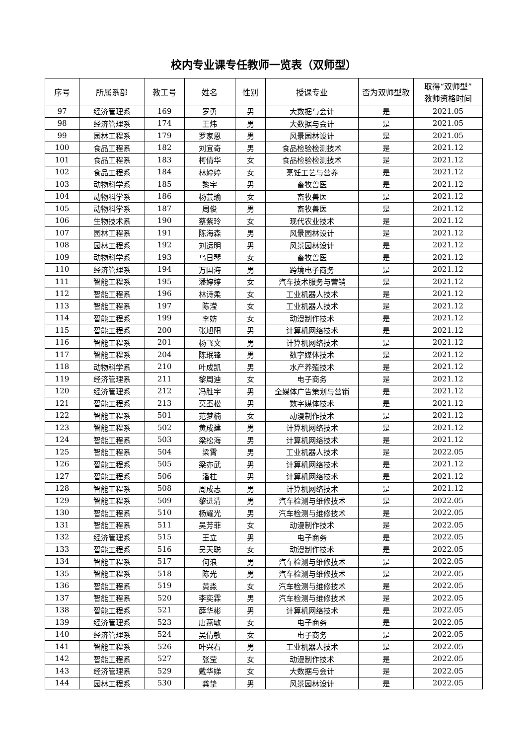校内专业课专任教师一览表（双师型）
| 序号 | 所属系部 | 教工号 | 姓名 | 性别 | 授课专业 | 否为双师型教 | 取得“双师型” 教师资格时间 |
| --- | --- | --- | --- | --- | --- | --- | --- |
| 97 | 经济管理系 | 169 | 罗勇 | 男 | 大数据与会计 | 是 | 2021.05 |
| 98 | 经济管理系 | 174 | 王炜 | 男 | 大数据与会计 | 是 | 2021.05 |
| 99 | 园林工程系 | 179 | 罗家恩 | 男 | 风景园林设计 | 是 | 2021.05 |
| 100 | 食品工程系 | 182 | 刘宜奇 | 男 | 食品检验检测技术 | 是 | 2021.12 |
| 101 | 食品工程系 | 183 | 柯倩华 | 女 | 食品检验检测技术 | 是 | 2021.12 |
| 102 | 食品工程系 | 184 | 林婷婷 | 女 | 烹饪工艺与营养 | 是 | 2021.12 |
| 103 | 动物科学系 | 185 | 黎宇 | 男 | 畜牧兽医 | 是 | 2021.12 |
| 104 | 动物科学系 | 186 | 杨芸瑜 | 女 | 畜牧兽医 | 是 | 2021.12 |
| 105 | 动物科学系 | 187 | 周俊 | 男 | 畜牧兽医 | 是 | 2021.12 |
| 106 | 生物技术系 | 190 | 蔡紫玲 | 女 | 现代农业技术 | 是 | 2021.12 |
| 107 | 园林工程系 | 191 | 陈海森 | 男 | 风景园林设计 | 是 | 2021.12 |
| 108 | 园林工程系 | 192 | 刘运明 | 男 | 风景园林设计 | 是 | 2021.12 |
| 109 | 动物科学系 | 193 | 乌日琴 | 女 | 畜牧兽医 | 是 | 2021.12 |
| 110 | 经济管理系 | 194 | 万国海 | 男 | 跨境电子商务 | 是 | 2021.12 |
| 111 | 智能工程系 | 195 | 潘婷婷 | 女 | 汽车技术服务与营销 | 是 | 2021.12 |
| 112 | 智能工程系 | 196 | 林诗柔 | 女 | 工业机器人技术 | 是 | 2021.12 |
| 113 | 智能工程系 | 197 | 陈滢 | 女 | 工业机器人技术 | 是 | 2021.12 |
| 114 | 智能工程系 | 199 | 李妨 | 女 | 动漫制作技术 | 是 | 2021.12 |
| 115 | 智能工程系 | 200 | 张旭阳 | 男 | 计算机网络技术 | 是 | 2021.12 |
| 116 | 智能工程系 | 201 | 杨飞文 | 男 | 计算机网络技术 | 是 | 2021.12 |
| 117 | 智能工程系 | 204 | 陈珉锋 | 男 | 数字媒体技术 | 是 | 2021.12 |
| 118 | 动物科学系 | 210 | 叶成凯 | 男 | 水产养殖技术 | 是 | 2021.12 |
| 119 | 经济管理系 | 211 | 黎周迪 | 女 | 电子商务 | 是 | 2021.12 |
| 120 | 经济管理系 | 212 | 冯胜宇 | 男 | 全媒体广告策划与营销 | 是 | 2021.12 |
| 121 | 智能工程系 | 213 | 莫丕松 | 男 | 数字媒体技术 | 是 | 2021.12 |
| 122 | 智能工程系 | 501 | 范梦楠 | 女 | 动漫制作技术 | 是 | 2021.12 |
| 123 | 智能工程系 | 502 | 黄成建 | 男 | 计算机网络技术 | 是 | 2021.12 |
| 124 | 智能工程系 | 503 | 梁松海 | 男 | 计算机网络技术 | 是 | 2021.12 |
| 125 | 智能工程系 | 504 | 梁霄 | 男 | 工业机器人技术 | 是 | 2022.05 |
| 126 | 智能工程系 | 505 | 梁亦武 | 男 | 计算机网络技术 | 是 | 2021.12 |
| 127 | 智能工程系 | 506 | 潘柱 | 男 | 计算机网络技术 | 是 | 2021.12 |
| 128 | 智能工程系 | 508 | 周成志 | 男 | 计算机网络技术 | 是 | 2021.12 |
| 129 | 智能工程系 | 509 | 黎进清 | 男 | 汽车检测与维修技术 | 是 | 2022.05 |
| 130 | 智能工程系 | 510 | 杨耀光 | 男 | 汽车检测与维修技术 | 是 | 2022.05 |
| 131 | 智能工程系 | 511 | 吴芳菲 | 女 | 动漫制作技术 | 是 | 2022.05 |
| 132 | 经济管理系 | 515 | 王立 | 男 | 电子商务 | 是 | 2022.05 |
| 133 | 智能工程系 | 516 | 吴天聪 | 女 | 动漫制作技术 | 是 | 2022.05 |
| 134 | 智能工程系 | 517 | 何浪 | 男 | 汽车检测与维修技术 | 是 | 2022.05 |
| 135 | 智能工程系 | 518 | 陈光 | 男 | 汽车检测与维修技术 | 是 | 2022.05 |
| 136 | 智能工程系 | 519 | 黄淼 | 女 | 汽车检测与维修技术 | 是 | 2022.05 |
| 137 | 智能工程系 | 520 | 李奕霖 | 男 | 汽车检测与维修技术 | 是 | 2022.05 |
| 138 | 智能工程系 | 521 | 薛华彬 | 男 | 计算机网络技术 | 是 | 2022.05 |
| 139 | 经济管理系 | 523 | 唐燕敏 | 女 | 电子商务 | 是 | 2022.05 |
| 140 | 经济管理系 | 524 | 吴倩敏 | 女 | 电子商务 | 是 | 2022.05 |
| 141 | 智能工程系 | 526 | 叶兴右 | 男 | 工业机器人技术 | 是 | 2022.05 |
| 142 | 智能工程系 | 527 | 张莹 | 女 | 动漫制作技术 | 是 | 2022.05 |
| 143 | 经济管理系 | 529 | 戴华娣 | 女 | 大数据与会计 | 是 | 2022.05 |
| 144 | 园林工程系 | 530 | 龚挚 | 男 | 风景园林设计 | 是 | 2022.05 |